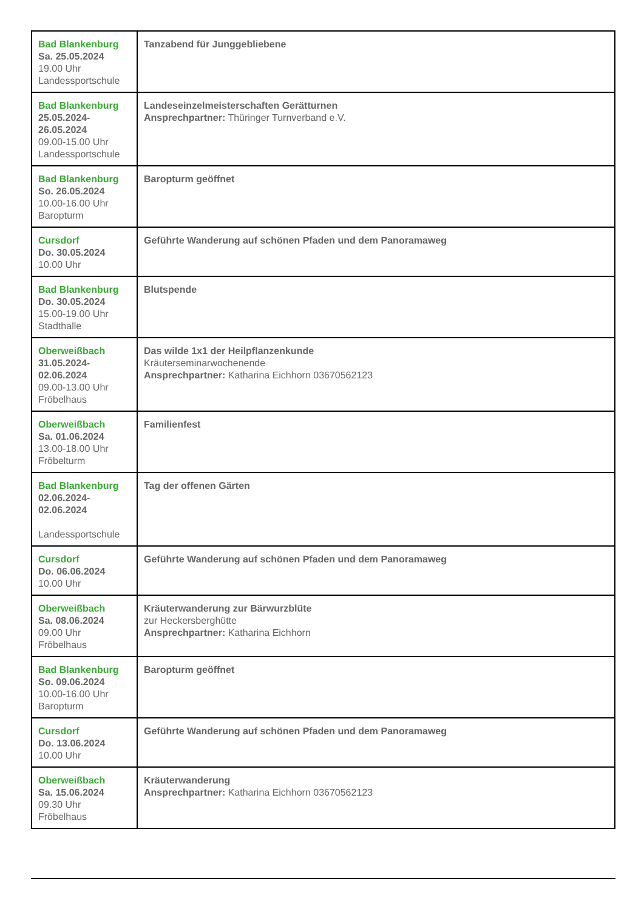| Bad Blankenburg Sa. 25.05.2024 19.00 Uhr Landessportschule | Tanzabend für Junggebliebene |
| Bad Blankenburg 25.05.2024- 26.05.2024 09.00-15.00 Uhr Landessportschule | Landeseinzelmeisterschaften Gerätturnen Ansprechpartner: Thüringer Turnverband e.V. |
| Bad Blankenburg So. 26.05.2024 10.00-16.00 Uhr Baropturm | Baropturm geöffnet |
| Cursdorf Do. 30.05.2024 10.00 Uhr | Geführte Wanderung auf schönen Pfaden und dem Panoramaweg |
| Bad Blankenburg Do. 30.05.2024 15.00-19.00 Uhr Stadthalle | Blutspende |
| Oberweißbach 31.05.2024- 02.06.2024 09.00-13.00 Uhr Fröbelhaus | Das wilde 1x1 der Heilpflanzenkunde Kräuterseminarwochenende Ansprechpartner: Katharina Eichhorn 03670562123 |
| Oberweißbach Sa. 01.06.2024 13.00-18.00 Uhr Fröbelturm | Familienfest |
| Bad Blankenburg 02.06.2024- 02.06.2024 Landessportschule | Tag der offenen Gärten |
| Cursdorf Do. 06.06.2024 10.00 Uhr | Geführte Wanderung auf schönen Pfaden und dem Panoramaweg |
| Oberweißbach Sa. 08.06.2024 09.00 Uhr Fröbelhaus | Kräuterwanderung zur Bärwurzblüte zur Heckersberghütte Ansprechpartner: Katharina Eichhorn |
| Bad Blankenburg So. 09.06.2024 10.00-16.00 Uhr Baropturm | Baropturm geöffnet |
| Cursdorf Do. 13.06.2024 10.00 Uhr | Geführte Wanderung auf schönen Pfaden und dem Panoramaweg |
| Oberweißbach Sa. 15.06.2024 09.30 Uhr Fröbelhaus | Kräuterwanderung Ansprechpartner: Katharina Eichhorn 03670562123 |